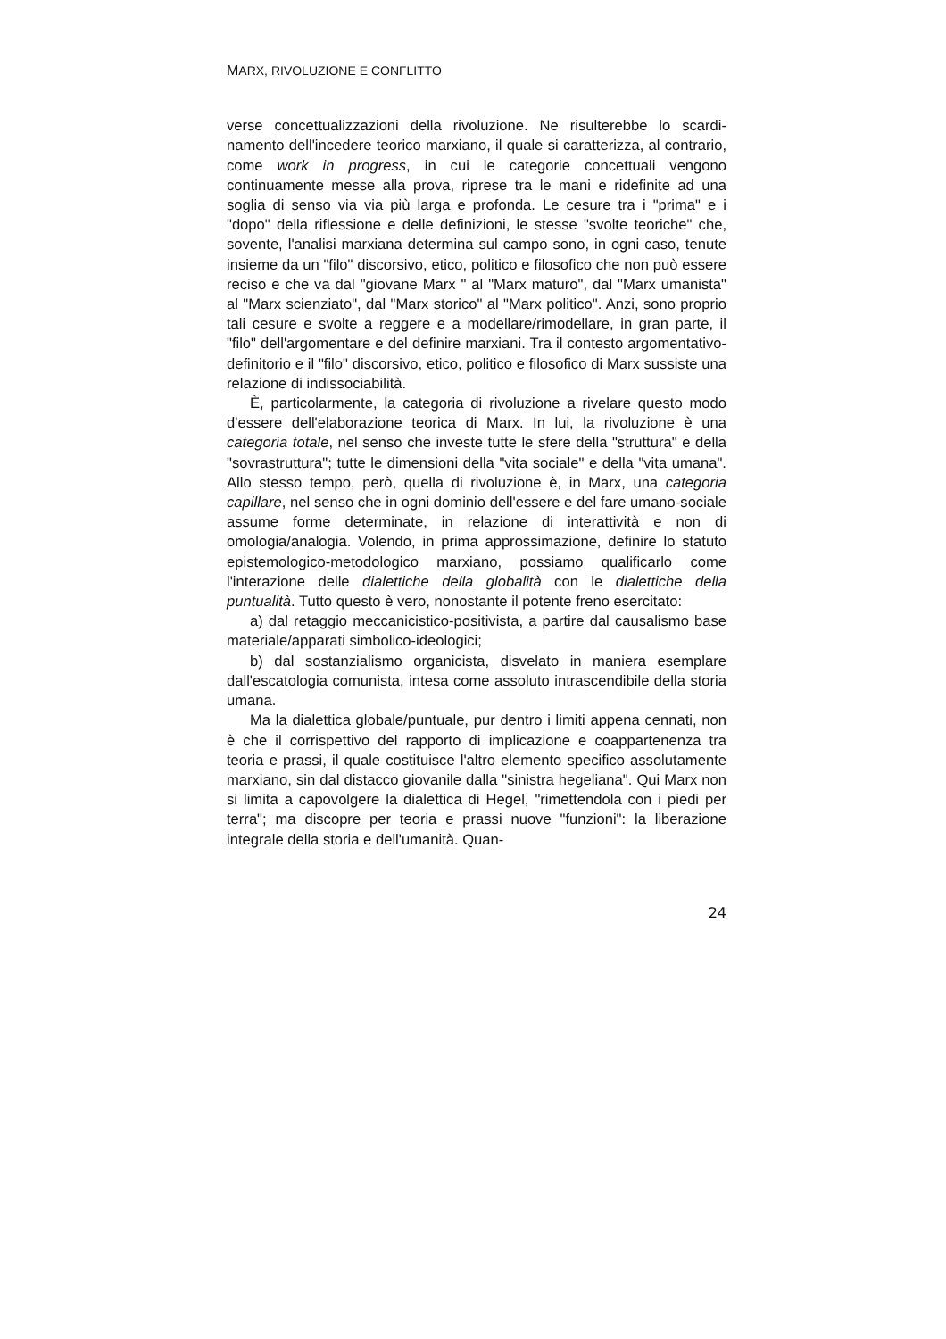MARX, RIVOLUZIONE E CONFLITTO
verse concettualizzazioni della rivoluzione. Ne risulterebbe lo scardi­namento dell'incedere teorico marxiano, il quale si caratterizza, al con­trario, come work in progress, in cui le categorie concettuali vengono continuamente messe alla prova, riprese tra le mani e ridefinite ad una soglia di senso via via più larga e profonda. Le cesure tra i "prima" e i "dopo" della riflessione e delle definizioni, le stesse "svolte teoriche" che, sovente, l'analisi marxiana determina sul campo sono, in ogni caso, tenute insieme da un "filo" discorsivo, etico, politico e filosofico che non può essere reciso e che va dal "giovane Marx " al "Marx ma­turo", dal "Marx umanista" al "Marx scienziato", dal "Marx storico" al "Marx politico". Anzi, sono proprio tali cesure e svolte a reggere e a modellare/rimodellare, in gran parte, il "filo" dell'argomentare e del de­finire marxiani. Tra il contesto argomentativo-definitorio e il "filo" di­scorsivo, etico, politico e filosofico di Marx sussiste una relazione di indissociabilità.
È, particolarmente, la categoria di rivoluzione a rivelare questo modo d'essere dell'elaborazione teorica di Marx. In lui, la rivoluzione è una categoria totale, nel senso che investe tutte le sfere della "struttu­ra" e della "sovrastruttura"; tutte le dimensioni della "vita sociale" e della "vita umana". Allo stesso tempo, però, quella di rivoluzione è, in Marx, una categoria capillare, nel senso che in ogni dominio dell'esse­re e del fare umano-sociale assume forme determinate, in relazione di interattività e non di omologia/analogia. Volendo, in prima approssi­mazione, definire lo statuto epistemologico-metodologico marxiano, possiamo qualificarlo come l'interazione delle dialettiche della globali­tà con le dialettiche della puntualità. Tutto questo è vero, nonostante il potente freno esercitato:
a) dal retaggio meccanicistico-positivista, a partire dal causalismo base materiale/apparati simbolico-ideologici;
b) dal sostanzialismo organicista, disvelato in maniera esemplare dall'escatologia comunista, intesa come assoluto intrascendibile della storia umana.
Ma la dialettica globale/puntuale, pur dentro i limiti appena cennati, non è che il corrispettivo del rapporto di implicazione e coappartenen­za tra teoria e prassi, il quale costituisce l'altro elemento specifico as­solutamente marxiano, sin dal distacco giovanile dalla "sinistra hege­liana". Qui Marx non si limita a capovolgere la dialettica di Hegel, "ri­mettendola con i piedi per terra"; ma discopre per teoria e prassi nuo­ve "funzioni": la liberazione integrale della storia e dell'umanità. Quan-
24